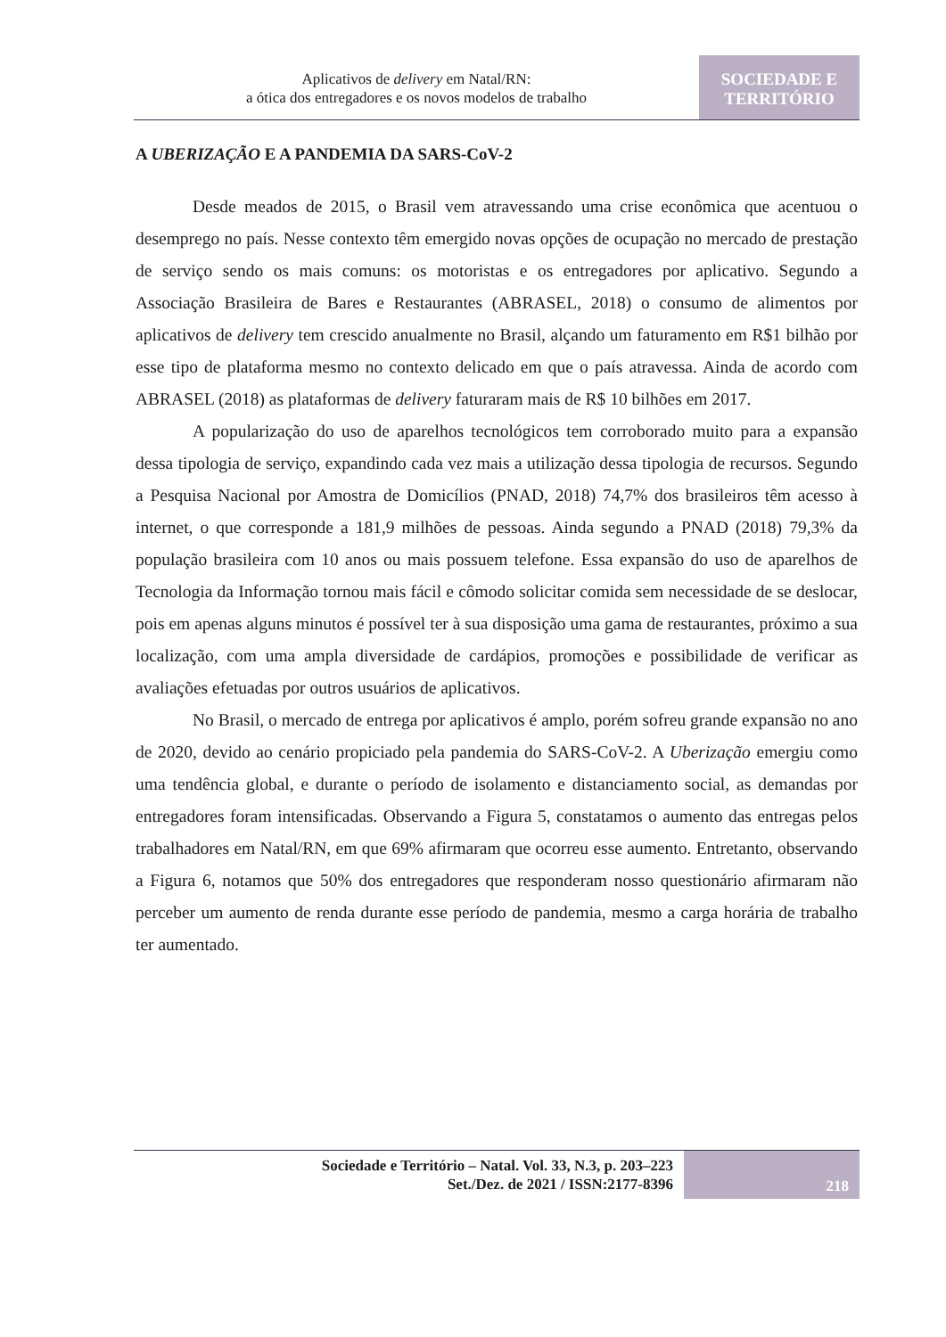Aplicativos de delivery em Natal/RN:
a ótica dos entregadores e os novos modelos de trabalho
SOCIEDADE E
TERRITÓRIO
A UBERIZAÇÃO E A PANDEMIA DA SARS-CoV-2
Desde meados de 2015, o Brasil vem atravessando uma crise econômica que acentuou o desemprego no país. Nesse contexto têm emergido novas opções de ocupação no mercado de prestação de serviço sendo os mais comuns: os motoristas e os entregadores por aplicativo. Segundo a Associação Brasileira de Bares e Restaurantes (ABRASEL, 2018) o consumo de alimentos por aplicativos de delivery tem crescido anualmente no Brasil, alçando um faturamento em R$1 bilhão por esse tipo de plataforma mesmo no contexto delicado em que o país atravessa. Ainda de acordo com ABRASEL (2018) as plataformas de delivery faturaram mais de R$ 10 bilhões em 2017.
A popularização do uso de aparelhos tecnológicos tem corroborado muito para a expansão dessa tipologia de serviço, expandindo cada vez mais a utilização dessa tipologia de recursos. Segundo a Pesquisa Nacional por Amostra de Domicílios (PNAD, 2018) 74,7% dos brasileiros têm acesso à internet, o que corresponde a 181,9 milhões de pessoas. Ainda segundo a PNAD (2018) 79,3% da população brasileira com 10 anos ou mais possuem telefone. Essa expansão do uso de aparelhos de Tecnologia da Informação tornou mais fácil e cômodo solicitar comida sem necessidade de se deslocar, pois em apenas alguns minutos é possível ter à sua disposição uma gama de restaurantes, próximo a sua localização, com uma ampla diversidade de cardápios, promoções e possibilidade de verificar as avaliações efetuadas por outros usuários de aplicativos.
No Brasil, o mercado de entrega por aplicativos é amplo, porém sofreu grande expansão no ano de 2020, devido ao cenário propiciado pela pandemia do SARS-CoV-2. A Uberização emergiu como uma tendência global, e durante o período de isolamento e distanciamento social, as demandas por entregadores foram intensificadas. Observando a Figura 5, constatamos o aumento das entregas pelos trabalhadores em Natal/RN, em que 69% afirmaram que ocorreu esse aumento. Entretanto, observando a Figura 6, notamos que 50% dos entregadores que responderam nosso questionário afirmaram não perceber um aumento de renda durante esse período de pandemia, mesmo a carga horária de trabalho ter aumentado.
Sociedade e Território – Natal. Vol. 33, N.3, p. 203–223
Set./Dez. de 2021 / ISSN:2177-8396
218